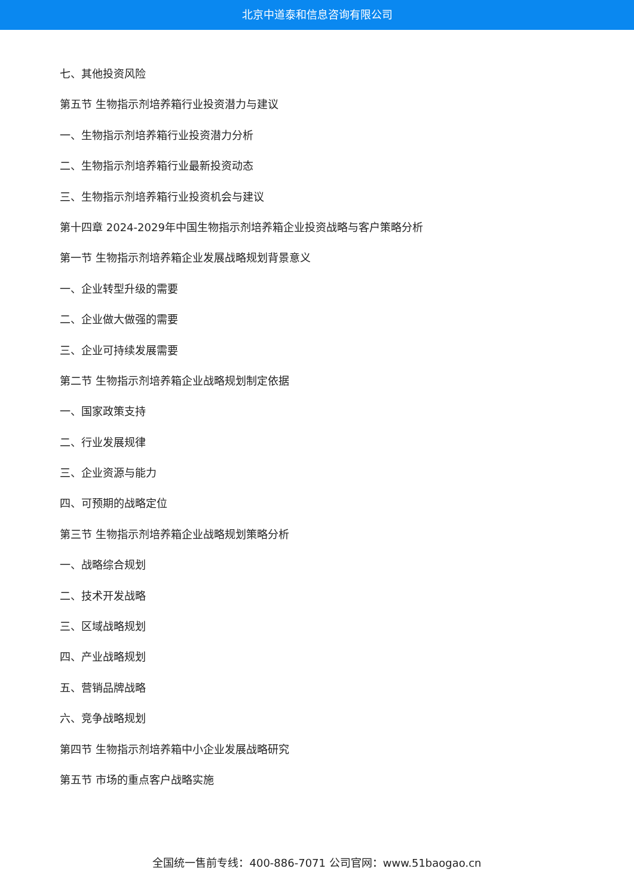北京中道泰和信息咨询有限公司
七、其他投资风险
第五节 生物指示剂培养箱行业投资潜力与建议
一、生物指示剂培养箱行业投资潜力分析
二、生物指示剂培养箱行业最新投资动态
三、生物指示剂培养箱行业投资机会与建议
第十四章 2024-2029年中国生物指示剂培养箱企业投资战略与客户策略分析
第一节 生物指示剂培养箱企业发展战略规划背景意义
一、企业转型升级的需要
二、企业做大做强的需要
三、企业可持续发展需要
第二节 生物指示剂培养箱企业战略规划制定依据
一、国家政策支持
二、行业发展规律
三、企业资源与能力
四、可预期的战略定位
第三节 生物指示剂培养箱企业战略规划策略分析
一、战略综合规划
二、技术开发战略
三、区域战略规划
四、产业战略规划
五、营销品牌战略
六、竞争战略规划
第四节 生物指示剂培养箱中小企业发展战略研究
第五节 市场的重点客户战略实施
全国统一售前专线：400-886-7071 公司官网：www.51baogao.cn